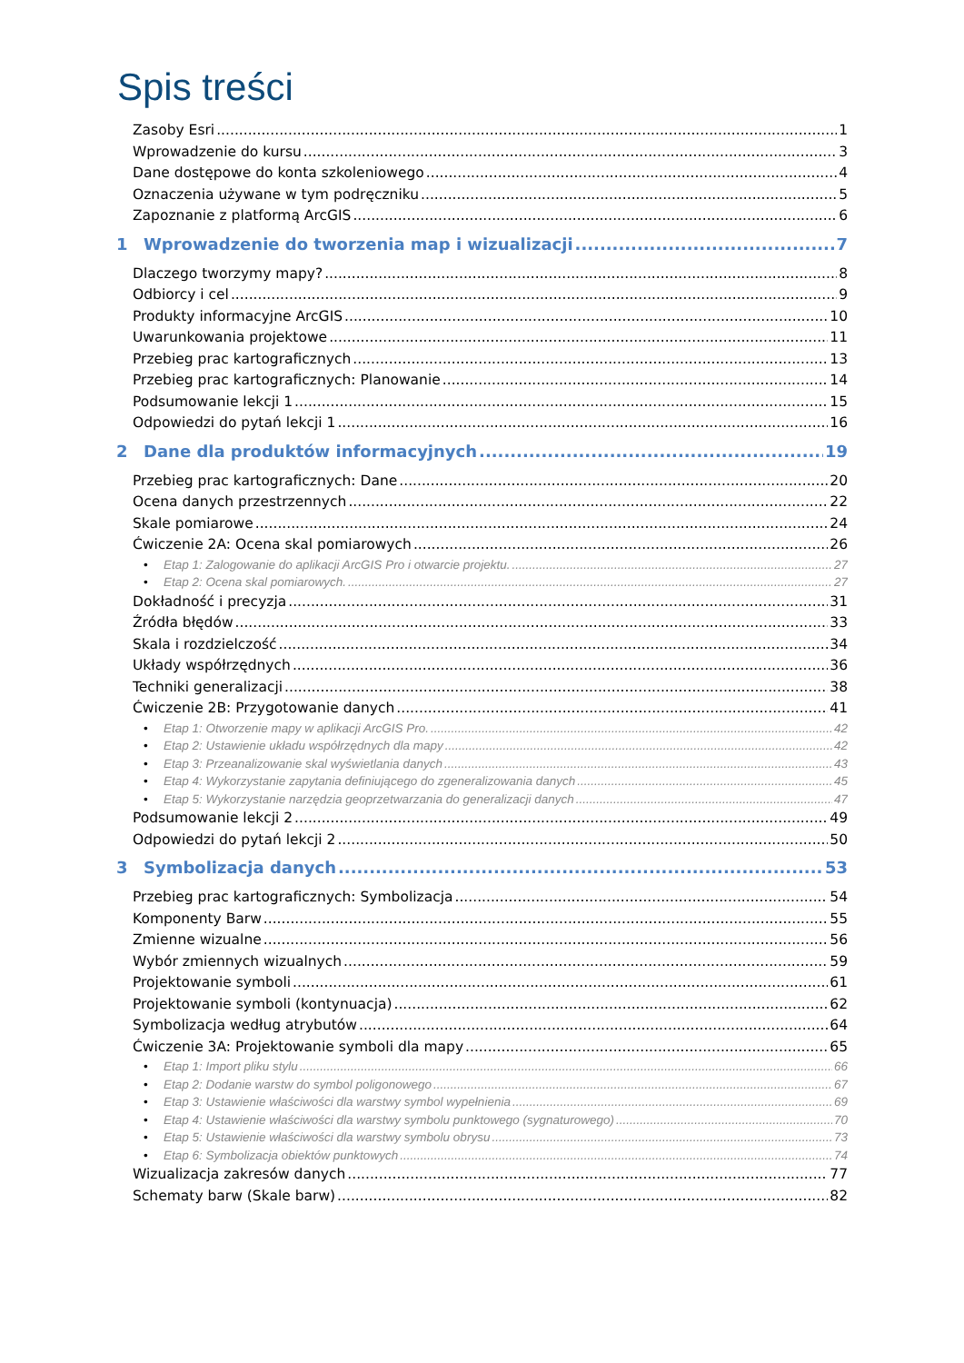Spis treści
Zasoby Esri 1
Wprowadzenie do kursu 3
Dane dostępowe do konta szkoleniowego 4
Oznaczenia używane w tym podręczniku 5
Zapoznanie z platformą ArcGIS 6
1 Wprowadzenie do tworzenia map i wizualizacji 7
Dlaczego tworzymy mapy? 8
Odbiorcy i cel 9
Produkty informacyjne ArcGIS 10
Uwarunkowania projektowe 11
Przebieg prac kartograficznych 13
Przebieg prac kartograficznych: Planowanie 14
Podsumowanie lekcji 1 15
Odpowiedzi do pytań lekcji 1 16
2 Dane dla produktów informacyjnych 19
Przebieg prac kartograficznych: Dane 20
Ocena danych przestrzennych 22
Skale pomiarowe 24
Ćwiczenie 2A: Ocena skal pomiarowych 26
• Etap 1: Zalogowanie do aplikacji ArcGIS Pro i otwarcie projektu. 27
• Etap 2: Ocena skal pomiarowych. 27
Dokładność i precyzja 31
Źródła błędów 33
Skala i rozdzielczość 34
Układy współrzędnych 36
Techniki generalizacji 38
Ćwiczenie 2B: Przygotowanie danych 41
• Etap 1: Otworzenie mapy w aplikacji ArcGIS Pro. 42
• Etap 2: Ustawienie układu współrzędnych dla mapy 42
• Etap 3: Przeanalizowanie skal wyświetlania danych 43
• Etap 4: Wykorzystanie zapytania definiującego do zgeneralizowania danych 45
• Etap 5: Wykorzystanie narzędzia geoprzetwarzania do generalizacji danych 47
Podsumowanie lekcji 2 49
Odpowiedzi do pytań lekcji 2 50
3 Symbolizacja danych 53
Przebieg prac kartograficznych: Symbolizacja 54
Komponenty Barw 55
Zmienne wizualne 56
Wybór zmiennych wizualnych 59
Projektowanie symboli 61
Projektowanie symboli (kontynuacja) 62
Symbolizacja według atrybutów 64
Ćwiczenie 3A: Projektowanie symboli dla mapy 65
• Etap 1: Import pliku stylu 66
• Etap 2: Dodanie warstw do symbol poligonowego 67
• Etap 3: Ustawienie właściwości dla warstwy symbol wypełnienia 69
• Etap 4: Ustawienie właściwości dla warstwy symbolu punktowego (sygnaturowego) 70
• Etap 5: Ustawienie właściwości dla warstwy symbolu obrysu 73
• Etap 6: Symbolizacja obiektów punktowych 74
Wizualizacja zakresów danych 77
Schematy barw (Skale barw) 82